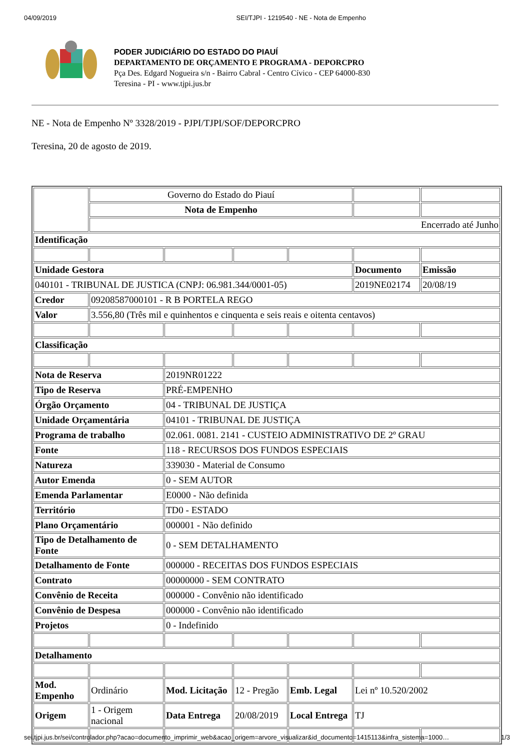04/09/2019 SEI/TJPI - 1219540 - NE - Nota de Empenho
PODER JUDICIÁRIO DO ESTADO DO PIAUÍ
DEPARTAMENTO DE ORÇAMENTO E PROGRAMA - DEPORCPRO
Pça Des. Edgard Nogueira s/n - Bairro Cabral - Centro Cívico - CEP 64000-830
Teresina - PI - www.tjpi.jus.br
NE - Nota de Empenho Nº 3328/2019 - PJPI/TJPI/SOF/DEPORCPRO
Teresina, 20 de agosto de 2019.
| | Governo do Estado do Piauí | | | | | |
| | Nota de Empenho | | | | | |
| | Encerrado até Junho | | | | | |
| Identificação | | | | | | |
| Unidade Gestora | | | | | Documento | Emissão |
| 040101 - TRIBUNAL DE JUSTICA (CNPJ: 06.981.344/0001-05) | | | | | 2019NE02174 | 20/08/19 |
| Credor | 09208587000101 - R B PORTELA REGO | | | | | |
| Valor | 3.556,80 (Três mil e quinhentos e cinquenta e seis reais e oitenta centavos) | | | | | |
| Classificação | | | | | | |
| Nota de Reserva | | 2019NR01222 | | | | |
| Tipo de Reserva | | PRÉ-EMPENHO | | | | |
| Órgão Orçamento | | 04 - TRIBUNAL DE JUSTIÇA | | | | |
| Unidade Orçamentária | | 04101 - TRIBUNAL DE JUSTIÇA | | | | |
| Programa de trabalho | | 02.061. 0081. 2141 - CUSTEIO ADMINISTRATIVO DE 2º GRAU | | | | |
| Fonte | | 118 - RECURSOS DOS FUNDOS ESPECIAIS | | | | |
| Natureza | | 339030 - Material de Consumo | | | | |
| Autor Emenda | | 0 - SEM AUTOR | | | | |
| Emenda Parlamentar | | E0000 - Não definida | | | | |
| Território | | TD0 - ESTADO | | | | |
| Plano Orçamentário | | 000001 - Não definido | | | | |
| Tipo de Detalhamento de Fonte | | 0 - SEM DETALHAMENTO | | | | |
| Detalhamento de Fonte | | 000000 - RECEITAS DOS FUNDOS ESPECIAIS | | | | |
| Contrato | | 00000000 - SEM CONTRATO | | | | |
| Convênio de Receita | | 000000 - Convênio não identificado | | | | |
| Convênio de Despesa | | 000000 - Convênio não identificado | | | | |
| Projetos | | 0 - Indefinido | | | | |
| Detalhamento | | | | | | |
| Mod. Empenho | Ordinário | Mod. Licitação | 12 - Pregão | Emb. Legal | Lei nº 10.520/2002 | |
| Origem | 1 - Origem nacional | Data Entrega | 20/08/2019 | Local Entrega | TJ | |
sei.tjpi.jus.br/sei/controlador.php?acao=documento_imprimir_web&acao_origem=arvore_visualizar&id_documento=1415113&infra_sistema=1000… 1/3